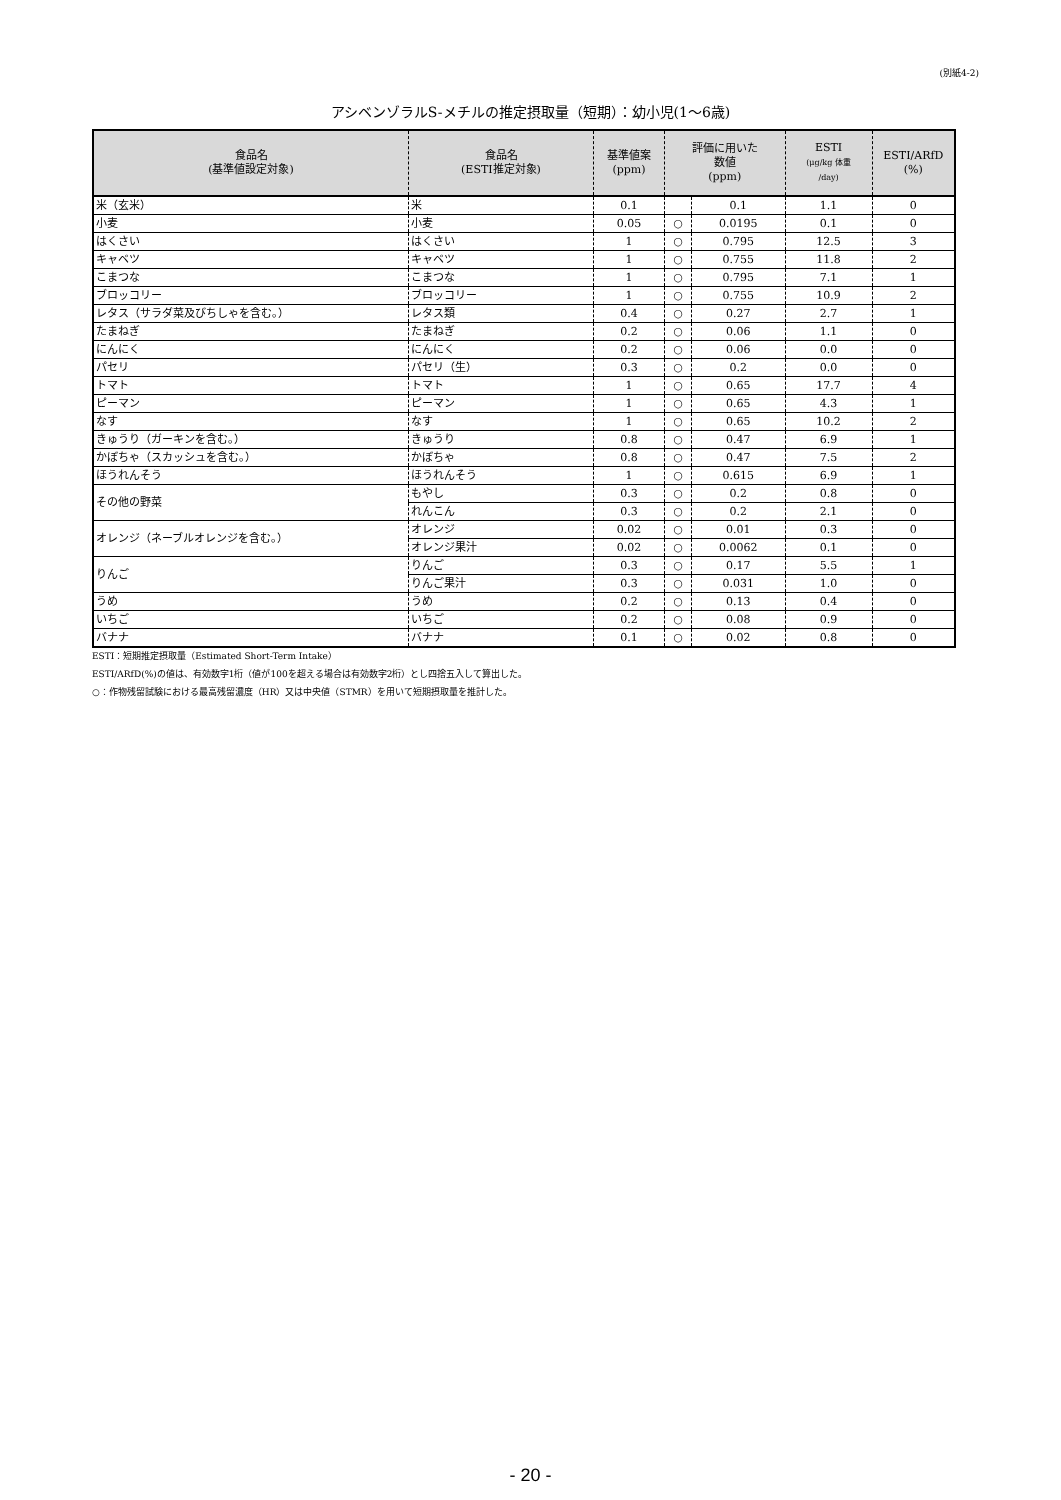(別紙4-2)
アシベンゾラルS-メチルの推定摂取量（短期）：幼小児(1～6歳)
| 食品名 (基準値設定対象) | 食品名 (ESTI推定対象) | 基準値案 (ppm) | 評価に用いた 数値 (ppm) | | ESTI (μg/kg 体重 /day) | ESTI/ARfD (%) |
| --- | --- | --- | --- | --- | --- | --- |
| 米（玄米） | 米 | 0.1 | | 0.1 | 1.1 | 0 |
| 小麦 | 小麦 | 0.05 | ○ | 0.0195 | 0.1 | 0 |
| はくさい | はくさい | 1 | ○ | 0.795 | 12.5 | 3 |
| キャベツ | キャベツ | 1 | ○ | 0.755 | 11.8 | 2 |
| こまつな | こまつな | 1 | ○ | 0.795 | 7.1 | 1 |
| ブロッコリー | ブロッコリー | 1 | ○ | 0.755 | 10.9 | 2 |
| レタス（サラダ菜及びちしゃを含む。） | レタス類 | 0.4 | ○ | 0.27 | 2.7 | 1 |
| たまねぎ | たまねぎ | 0.2 | ○ | 0.06 | 1.1 | 0 |
| にんにく | にんにく | 0.2 | ○ | 0.06 | 0.0 | 0 |
| パセリ | パセリ（生） | 0.3 | ○ | 0.2 | 0.0 | 0 |
| トマト | トマト | 1 | ○ | 0.65 | 17.7 | 4 |
| ピーマン | ピーマン | 1 | ○ | 0.65 | 4.3 | 1 |
| なす | なす | 1 | ○ | 0.65 | 10.2 | 2 |
| きゅうり（ガーキンを含む。） | きゅうり | 0.8 | ○ | 0.47 | 6.9 | 1 |
| かぼちゃ（スカッシュを含む。） | かぼちゃ | 0.8 | ○ | 0.47 | 7.5 | 2 |
| ほうれんそう | ほうれんそう | 1 | ○ | 0.615 | 6.9 | 1 |
| その他の野菜 | もやし | 0.3 | ○ | 0.2 | 0.8 | 0 |
| | れんこん | 0.3 | ○ | 0.2 | 2.1 | 0 |
| オレンジ（ネーブルオレンジを含む。） | オレンジ | 0.02 | ○ | 0.01 | 0.3 | 0 |
| | オレンジ果汁 | 0.02 | ○ | 0.0062 | 0.1 | 0 |
| りんご | りんご | 0.3 | ○ | 0.17 | 5.5 | 1 |
| | りんご果汁 | 0.3 | ○ | 0.031 | 1.0 | 0 |
| うめ | うめ | 0.2 | ○ | 0.13 | 0.4 | 0 |
| いちご | いちご | 0.2 | ○ | 0.08 | 0.9 | 0 |
| バナナ | バナナ | 0.1 | ○ | 0.02 | 0.8 | 0 |
ESTI：短期推定摂取量（Estimated Short-Term Intake）
ESTI/ARfD(%)の値は、有効数字1桁（値が100を超える場合は有効数字2桁）とし四捨五入して算出した。
○：作物残留試験における最高残留濃度（HR）又は中央値（STMR）を用いて短期摂取量を推計した。
- 20 -